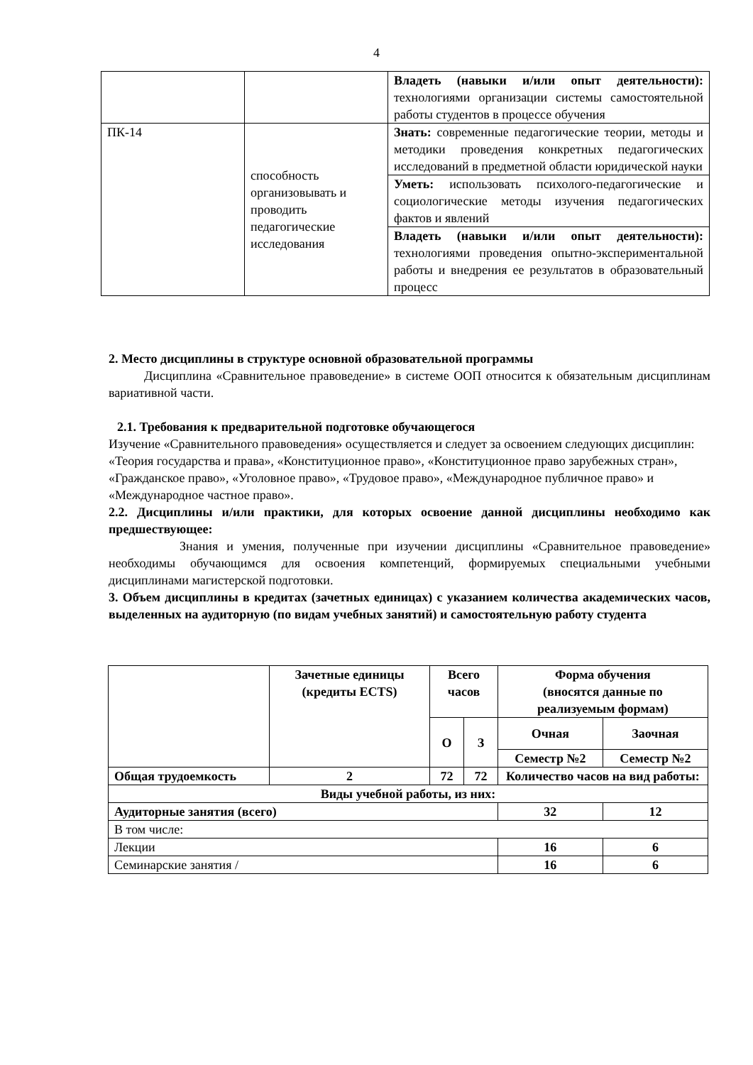4
| | | Владеть (навыки и/или опыт деятельности): технологиями организации системы самостоятельной работы студентов в процессе обучения |
| ПК-14 | способность организовывать и проводить педагогические исследования | Знать: современные педагогические теории, методы и методики проведения конкретных педагогических исследований в предметной области юридической науки |
| | | Уметь: использовать психолого-педагогические и социологические методы изучения педагогических фактов и явлений |
| | | Владеть (навыки и/или опыт деятельности): технологиями проведения опытно-экспериментальной работы и внедрения ее результатов в образовательный процесс |
2. Место дисциплины в структуре основной образовательной программы
Дисциплина «Сравнительное правоведение» в системе ООП относится к обязательным дисциплинам вариативной части.
2.1. Требования к предварительной подготовке обучающегося
Изучение «Сравнительного правоведения» осуществляется и следует за освоением следующих дисциплин: «Теория государства и права», «Конституционное право», «Конституционное право зарубежных стран», «Гражданское право», «Уголовное право», «Трудовое право», «Международное публичное право» и «Международное частное право».
2.2. Дисциплины и/или практики, для которых освоение данной дисциплины необходимо как предшествующее:
Знания и умения, полученные при изучении дисциплины «Сравнительное правоведение» необходимы обучающимся для освоения компетенций, формируемых специальными учебными дисциплинами магистерской подготовки.
3. Объем дисциплины в кредитах (зачетных единицах) с указанием количества академических часов, выделенных на аудиторную (по видам учебных занятий) и самостоятельную работу студента
| | Зачетные единицы (кредиты ECTS) | Всего часов | | Форма обучения (вносятся данные по реализуемым формам) | |
| | | О | З | Очная | Заочная |
| | | | | Семестр №2 | Семестр №2 |
| Общая трудоемкость | 2 | 72 | 72 | Количество часов на вид работы: | |
| Виды учебной работы, из них: | | | | | |
| Аудиторные занятия (всего) | | | | 32 | 12 |
| В том числе: | | | | | |
| Лекции | | | | 16 | 6 |
| Семинарские занятия / | | | | 16 | 6 |